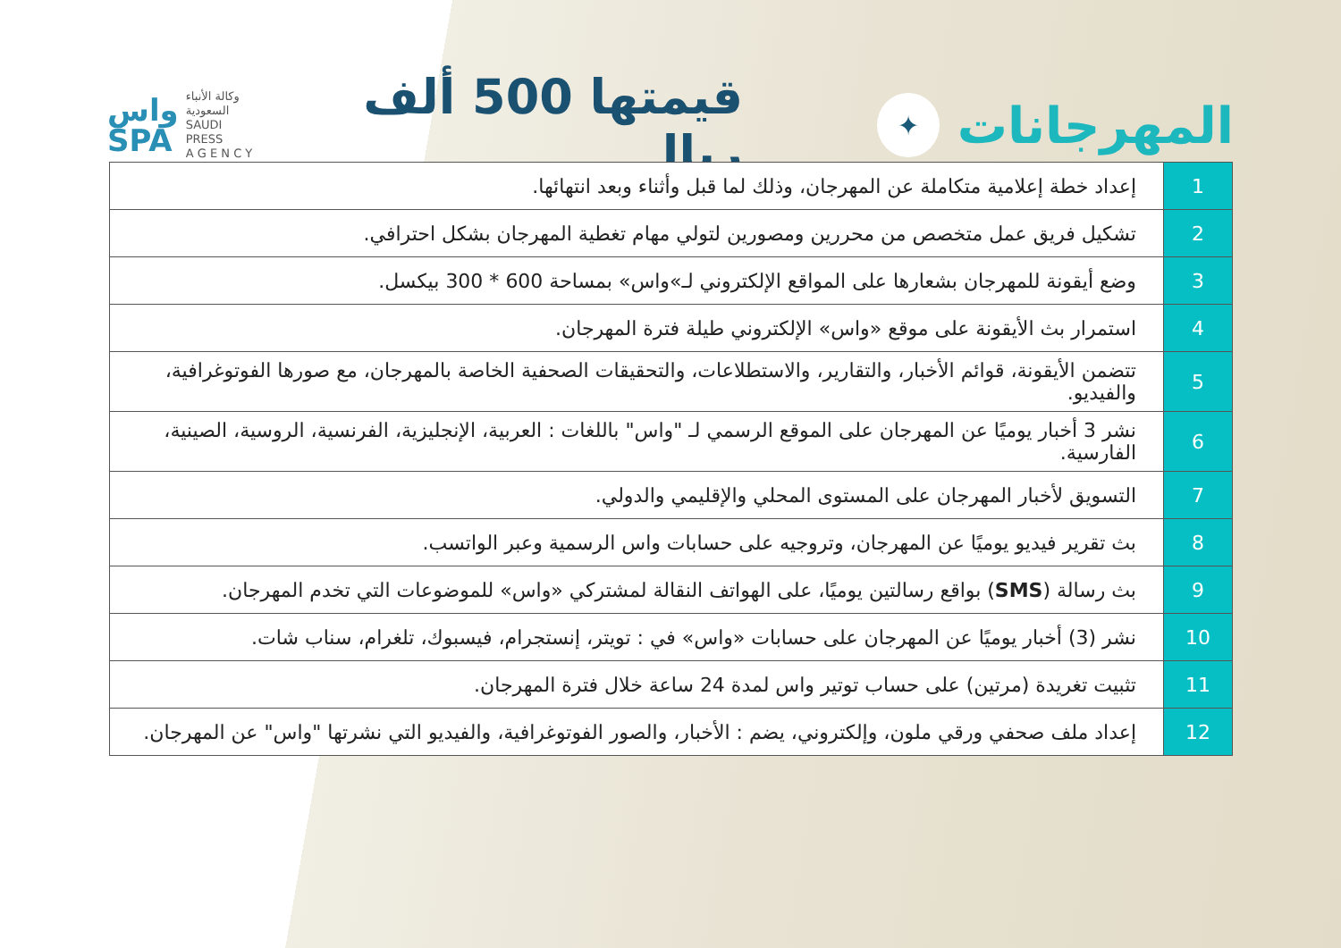المهرجانات
✦
قيمتها 500 ألف ريال
واس
SPA
وكالة الأنباء
السعودية
SAUDI PRESS
A G E N C Y
| 1 | إعداد خطة إعلامية متكاملة عن المهرجان، وذلك لما قبل وأثناء وبعد انتهائها. |
| 2 | تشكيل فريق عمل متخصص من محررين ومصورين لتولي مهام تغطية المهرجان بشكل احترافي. |
| 3 | وضع أيقونة للمهرجان بشعارها على المواقع الإلكتروني لـ»واس» بمساحة 600 * 300 بيكسل. |
| 4 | استمرار بث الأيقونة على موقع «واس» الإلكتروني طيلة فترة المهرجان. |
| 5 | تتضمن الأيقونة، قوائم الأخبار، والتقارير، والاستطلاعات، والتحقيقات الصحفية الخاصة بالمهرجان، مع صورها الفوتوغرافية، والفيديو. |
| 6 | نشر 3 أخبار يوميًا عن المهرجان على الموقع الرسمي لـ "واس" باللغات : العربية، الإنجليزية، الفرنسية، الروسية، الصينية، الفارسية. |
| 7 | التسويق لأخبار المهرجان على المستوى المحلي والإقليمي والدولي. |
| 8 | بث تقرير فيديو يوميًا عن المهرجان، وتروجيه على حسابات واس الرسمية وعبر الواتسب. |
| 9 | بث رسالة ( SMS ) بواقع رسالتين يوميًا، على الهواتف النقالة لمشتركي «واس» للموضوعات التي تخدم المهرجان. |
| 10 | نشر (3) أخبار يوميًا عن المهرجان على حسابات «واس» في : تويتر، إنستجرام، فيسبوك، تلغرام، سناب شات. |
| 11 | تثبيت تغريدة (مرتين) على حساب توتير واس لمدة 24 ساعة خلال فترة المهرجان. |
| 12 | إعداد ملف صحفي ورقي ملون، وإلكتروني، يضم : الأخبار، والصور الفوتوغرافية، والفيديو التي نشرتها "واس" عن المهرجان. |